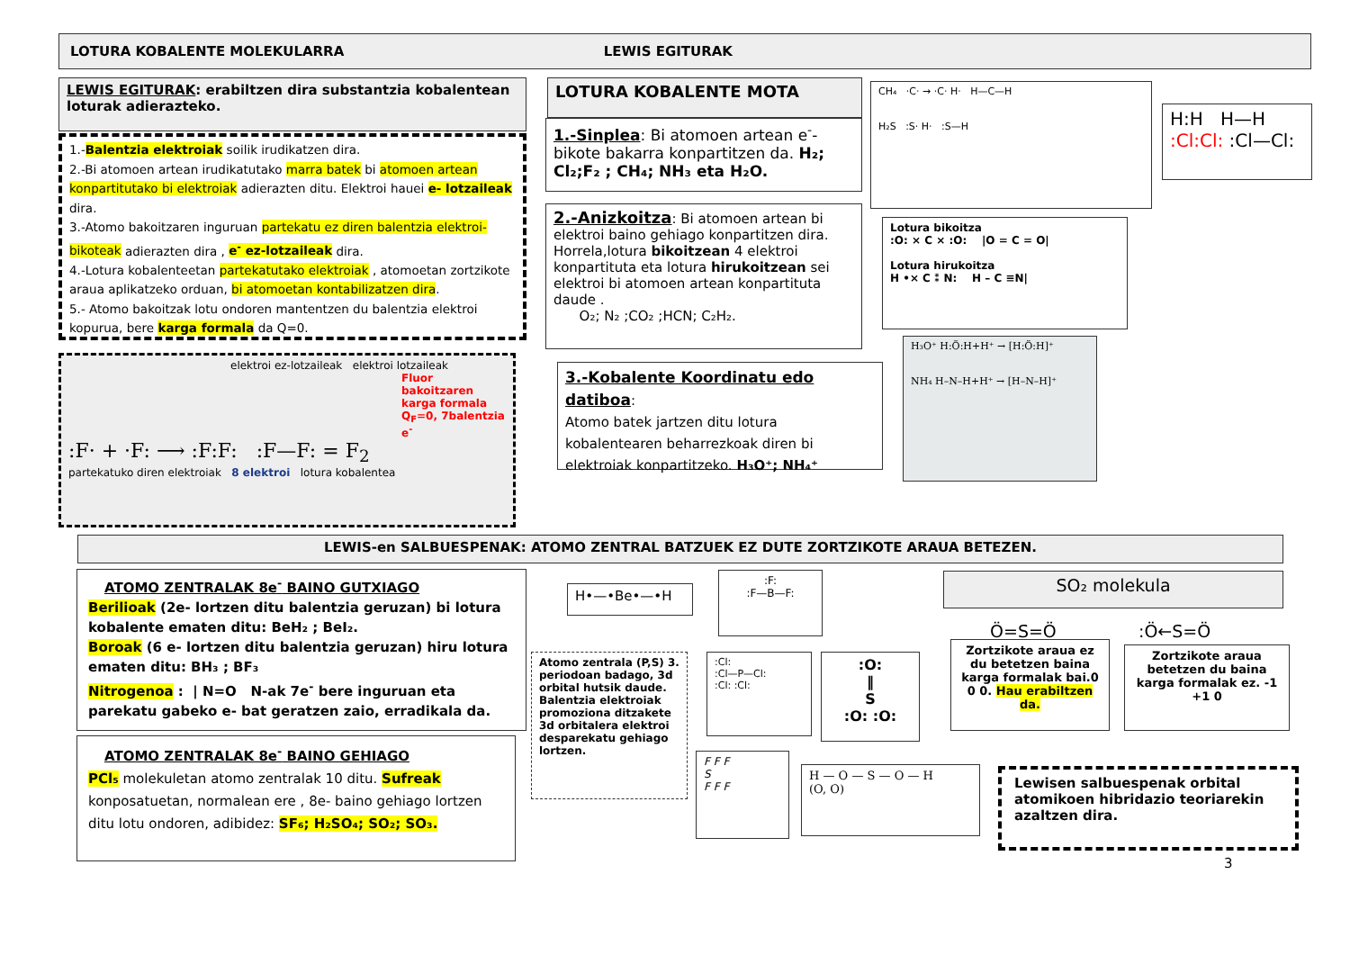LOTURA KOBALENTE MOLEKULARRA LEWIS EGITURAK
LEWIS EGITURAK: erabiltzen dira substantzia kobalentean loturak adierazteko.
1.-Balentzia elektroiak soilik irudikatzen dira.
2.-Bi atomoen artean irudikatutako marra batek bi atomoen artean konpartitutako bi elektroiak adierazten ditu. Elektroi hauei e- lotzaileak dira.
3.-Atomo bakoitzaren inguruan partekatu ez diren balentzia elektroi-bikoteak adierazten dira , e<sup>-</sup> ez-lotzaileak dira.
4.-Lotura kobalenteetan partekatutako elektroiak , atomoetan zortzikote araua aplikatzeko orduan, bi atomoetan kontabilizatzen dira.
5.- Atomo bakoitzak lotu ondoren mantentzen du balentzia elektroi kopurua, bere karga formala da Q=0.
elektroi ez-lotzaileak elektroi lotzaileak
Fluor bakoitzaren karga formala Q<sub>F</sub>=0, 7balentzia e<sup>-</sup>
:F· + ·F: ⟶ :F:F: :F—F: = F<sub>2</sub>
partekatuko diren elektroiak 8 elektroi lotura kobalentea
LOTURA KOBALENTE MOTA
1.-Sinplea: Bi atomoen artean e<sup>-</sup>-bikote bakarra konpartitzen da. H₂; Cl₂;F₂ ; CH₄; NH₃ eta H₂O.
2.-Anizkoitza: Bi atomoen artean bi elektroi baino gehiago konpartitzen dira. Horrela,lotura bikoitzean 4 elektroi konpartituta eta lotura hirukoitzean sei elektroi bi atomoen artean konpartituta daude .
O₂; N₂ ;CO₂ ;HCN; C₂H₂.
3.-Kobalente Koordinatu edo datiboa:
Atomo batek jartzen ditu lotura kobalentearen beharrezkoak diren bi elektroiak konpartitzeko. H₃O⁺; NH₄⁺
CH₄ ·C· → ·C· H· H—C—H
H₂S :S· H· :S—H
H:H H—H
:Cl:Cl: :Cl—Cl:
Lotura bikoitza
:O: × C × :O: |O = C = O|
Lotura hirukoitza
H •× C ⁑ N: H – C ≡N|
H₃O⁺ H:Ö:H+H⁺ → [H:Ö:H]⁺
NH₄ H–N–H+H⁺ → [H–N–H]⁺
LEWIS-en SALBUESPENAK: ATOMO ZENTRAL BATZUEK EZ DUTE ZORTZIKOTE ARAUA BETEZEN.
ATOMO ZENTRALAK 8e<sup>-</sup> BAINO GUTXIAGO
Berilioak (2e- lortzen ditu balentzia geruzan) bi lotura kobalente ematen ditu: BeH₂ ; BeI₂.
Boroak (6 e- lortzen ditu balentzia geruzan) hiru lotura ematen ditu: BH₃ ; BF₃
Nitrogenoa : | N=O N-ak 7e<sup>-</sup> bere inguruan eta parekatu gabeko e- bat geratzen zaio, erradikala da.
ATOMO ZENTRALAK 8e<sup>-</sup> BAINO GEHIAGO
PCl₅ molekuletan atomo zentralak 10 ditu. Sufreak konposatuetan, normalean ere , 8e- baino gehiago lortzen ditu lotu ondoren, adibidez: SF₆; H₂SO₄; SO₂; SO₃.
H•—•Be•—•H
:F:
:F—B—F:
Atomo zentrala (P,S) 3. periodoan badago, 3d orbital hutsik daude. Balentzia elektroiak promoziona ditzakete 3d orbitalera elektroi desparekatu gehiago lortzen.
:Cl:
:Cl—P—Cl:
:Cl: :Cl:
:O:
‖
S
:O: :O:
F F F
S
F F F
H — O — S — O — H
(O, O)
SO₂ molekula
Ö=S=Ö :Ö←S=Ö
Zortzikote araua ez du betetzen baina karga formalak bai.0 0 0. Hau erabiltzen da.
Zortzikote araua betetzen du baina karga formalak ez. -1 +1 0
Lewisen salbuespenak orbital atomikoen hibridazio teoriarekin azaltzen dira.
3